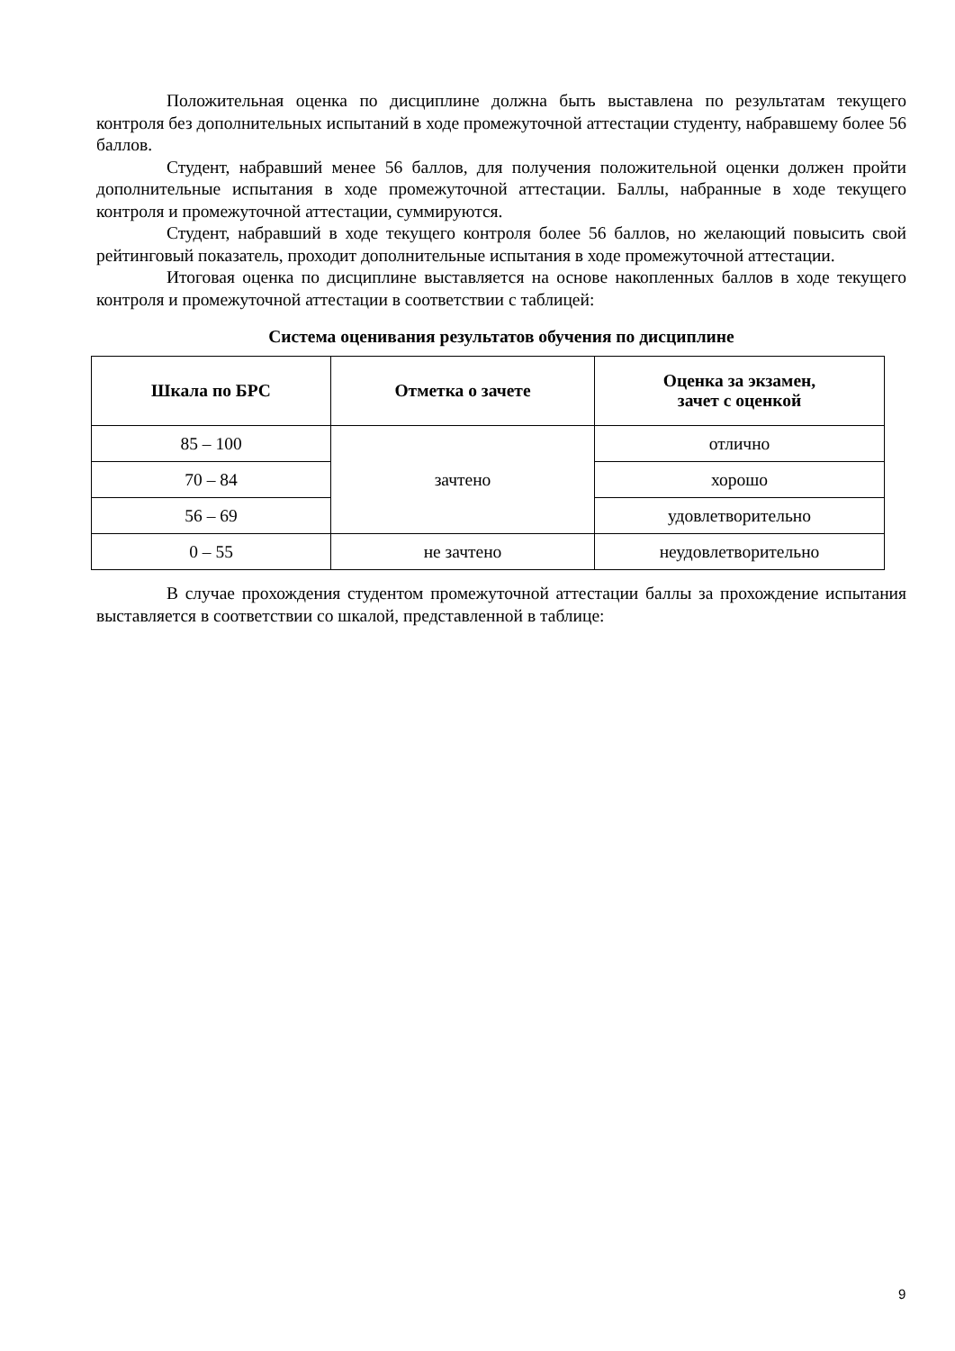Положительная оценка по дисциплине должна быть выставлена по результатам текущего контроля без дополнительных испытаний в ходе промежуточной аттестации студенту, набравшему более 56 баллов.
Студент, набравший менее 56 баллов, для получения положительной оценки должен пройти дополнительные испытания в ходе промежуточной аттестации. Баллы, набранные в ходе текущего контроля и промежуточной аттестации, суммируются.
Студент, набравший в ходе текущего контроля более 56 баллов, но желающий повысить свой рейтинговый показатель, проходит дополнительные испытания в ходе промежуточной аттестации.
Итоговая оценка по дисциплине выставляется на основе накопленных баллов в ходе текущего контроля и промежуточной аттестации в соответствии с таблицей:
Система оценивания результатов обучения по дисциплине
| Шкала по БРС | Отметка о зачете | Оценка за экзамен, зачет с оценкой |
| --- | --- | --- |
| 85 – 100 | зачтено | отлично |
| 70 – 84 | | хорошо |
| 56 – 69 | | удовлетворительно |
| 0 – 55 | не зачтено | неудовлетворительно |
В случае прохождения студентом промежуточной аттестации баллы за прохождение испытания выставляется в соответствии со шкалой, представленной в таблице:
9